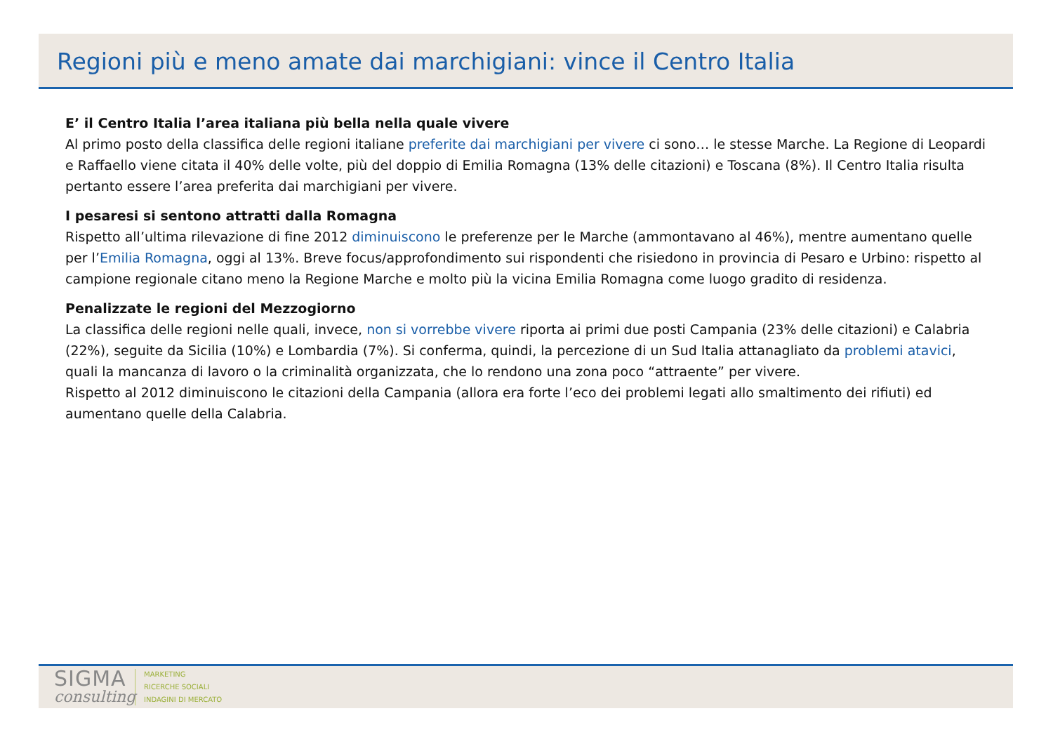Regioni più e meno amate dai marchigiani: vince il Centro Italia
E’ il Centro Italia l’area italiana più bella nella quale vivere
Al primo posto della classifica delle regioni italiane preferite dai marchigiani per vivere ci sono… le stesse Marche. La Regione di Leopardi e Raffaello viene citata il 40% delle volte, più del doppio di Emilia Romagna (13% delle citazioni) e Toscana (8%). Il Centro Italia risulta pertanto essere l’area preferita dai marchigiani per vivere.
I pesaresi si sentono attratti dalla Romagna
Rispetto all’ultima rilevazione di fine 2012 diminuiscono le preferenze per le Marche (ammontavano al 46%), mentre aumentano quelle per l’Emilia Romagna, oggi al 13%. Breve focus/approfondimento sui rispondenti che risiedono in provincia di Pesaro e Urbino: rispetto al campione regionale citano meno la Regione Marche e molto più la vicina Emilia Romagna come luogo gradito di residenza.
Penalizzate le regioni del Mezzogiorno
La classifica delle regioni nelle quali, invece, non si vorrebbe vivere riporta ai primi due posti Campania (23% delle citazioni) e Calabria (22%), seguite da Sicilia (10%) e Lombardia (7%). Si conferma, quindi, la percezione di un Sud Italia attanagliato da problemi atavici, quali la mancanza di lavoro o la criminalità organizzata, che lo rendono una zona poco “attraente” per vivere.
Rispetto al 2012 diminuiscono le citazioni della Campania (allora era forte l’eco dei problemi legati allo smaltimento dei rifiuti) ed aumentano quelle della Calabria.
SIGMA
consulting
MARKETING
RICERCHE SOCIALI
INDAGINI DI MERCATO